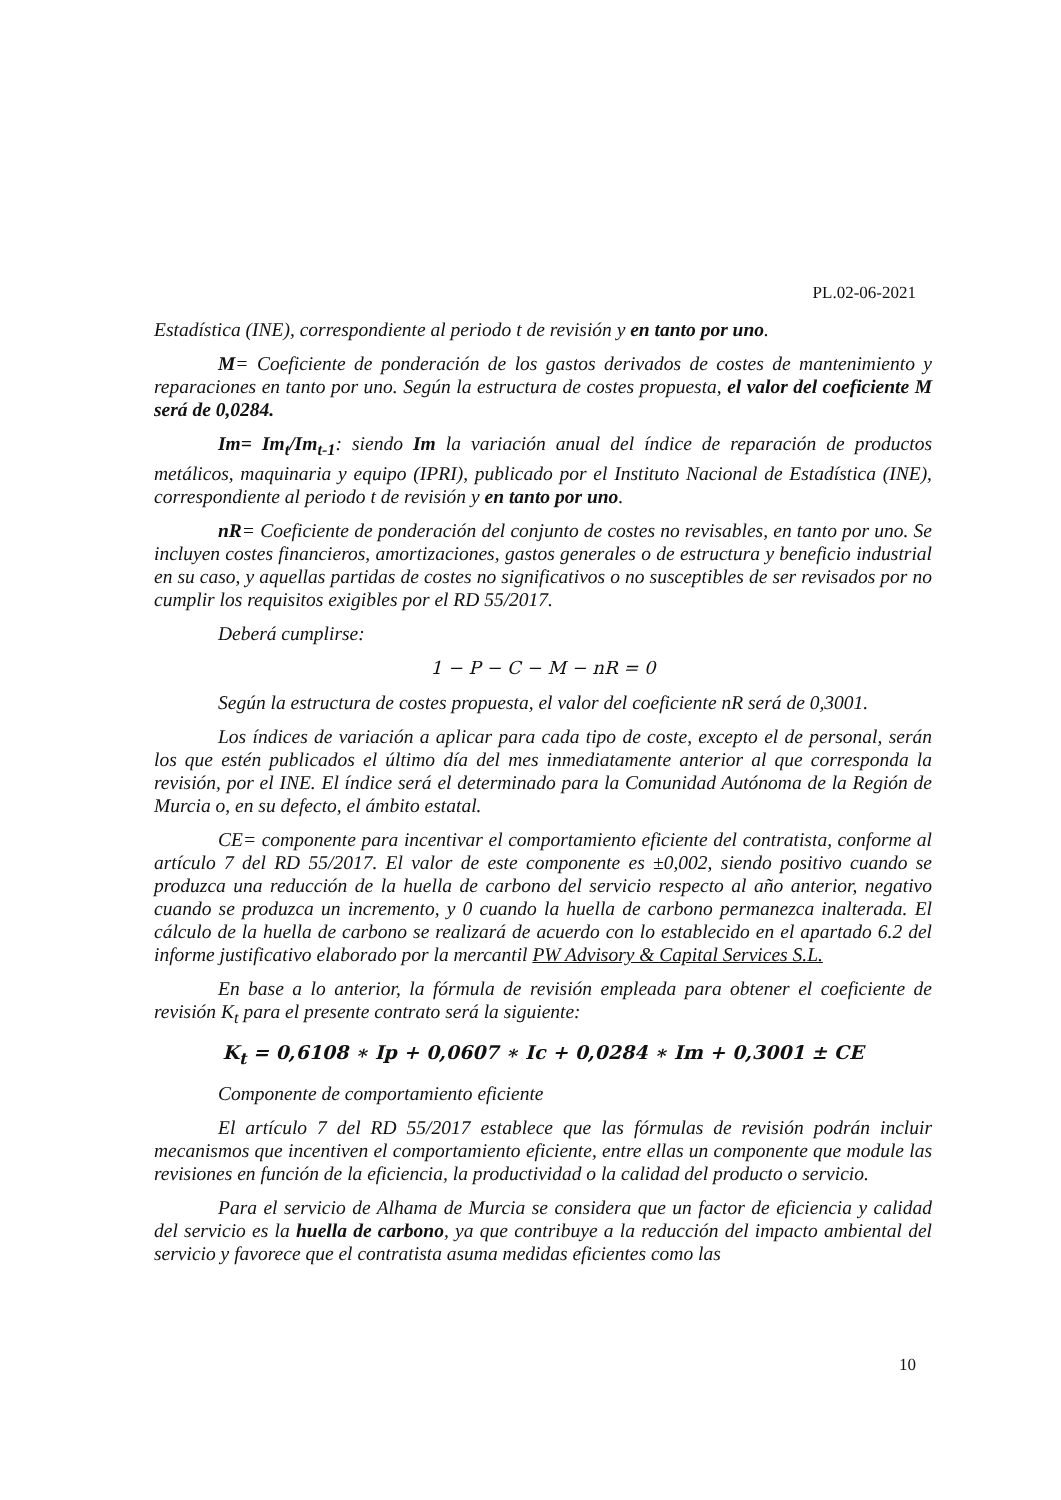PL.02-06-2021
Estadística (INE), correspondiente al periodo t de revisión y en tanto por uno.
M= Coeficiente de ponderación de los gastos derivados de costes de mantenimiento y reparaciones en tanto por uno. Según la estructura de costes propuesta, el valor del coeficiente M será de 0,0284.
Im= Im<sub>t</sub>/Im<sub>t-1</sub>: siendo Im la variación anual del índice de reparación de productos metálicos, maquinaria y equipo (IPRI), publicado por el Instituto Nacional de Estadística (INE), correspondiente al periodo t de revisión y en tanto por uno.
nR= Coeficiente de ponderación del conjunto de costes no revisables, en tanto por uno. Se incluyen costes financieros, amortizaciones, gastos generales o de estructura y beneficio industrial en su caso, y aquellas partidas de costes no significativos o no susceptibles de ser revisados por no cumplir los requisitos exigibles por el RD 55/2017.
Deberá cumplirse:
1 − P − C − M − nR = 0
Según la estructura de costes propuesta, el valor del coeficiente nR será de 0,3001.
Los índices de variación a aplicar para cada tipo de coste, excepto el de personal, serán los que estén publicados el último día del mes inmediatamente anterior al que corresponda la revisión, por el INE. El índice será el determinado para la Comunidad Autónoma de la Región de Murcia o, en su defecto, el ámbito estatal.
CE= componente para incentivar el comportamiento eficiente del contratista, conforme al artículo 7 del RD 55/2017. El valor de este componente es ±0,002, siendo positivo cuando se produzca una reducción de la huella de carbono del servicio respecto al año anterior, negativo cuando se produzca un incremento, y 0 cuando la huella de carbono permanezca inalterada. El cálculo de la huella de carbono se realizará de acuerdo con lo establecido en el apartado 6.2 del informe justificativo elaborado por la mercantil PW Advisory & Capital Services S.L.
En base a lo anterior, la fórmula de revisión empleada para obtener el coeficiente de revisión K<sub>t</sub> para el presente contrato será la siguiente:
K<sub>t</sub> = 0,6108 ∗ Ip + 0,0607 ∗ Ic + 0,0284 ∗ Im + 0,3001 ± CE
Componente de comportamiento eficiente
El artículo 7 del RD 55/2017 establece que las fórmulas de revisión podrán incluir mecanismos que incentiven el comportamiento eficiente, entre ellas un componente que module las revisiones en función de la eficiencia, la productividad o la calidad del producto o servicio.
Para el servicio de Alhama de Murcia se considera que un factor de eficiencia y calidad del servicio es la huella de carbono, ya que contribuye a la reducción del impacto ambiental del servicio y favorece que el contratista asuma medidas eficientes como las
10